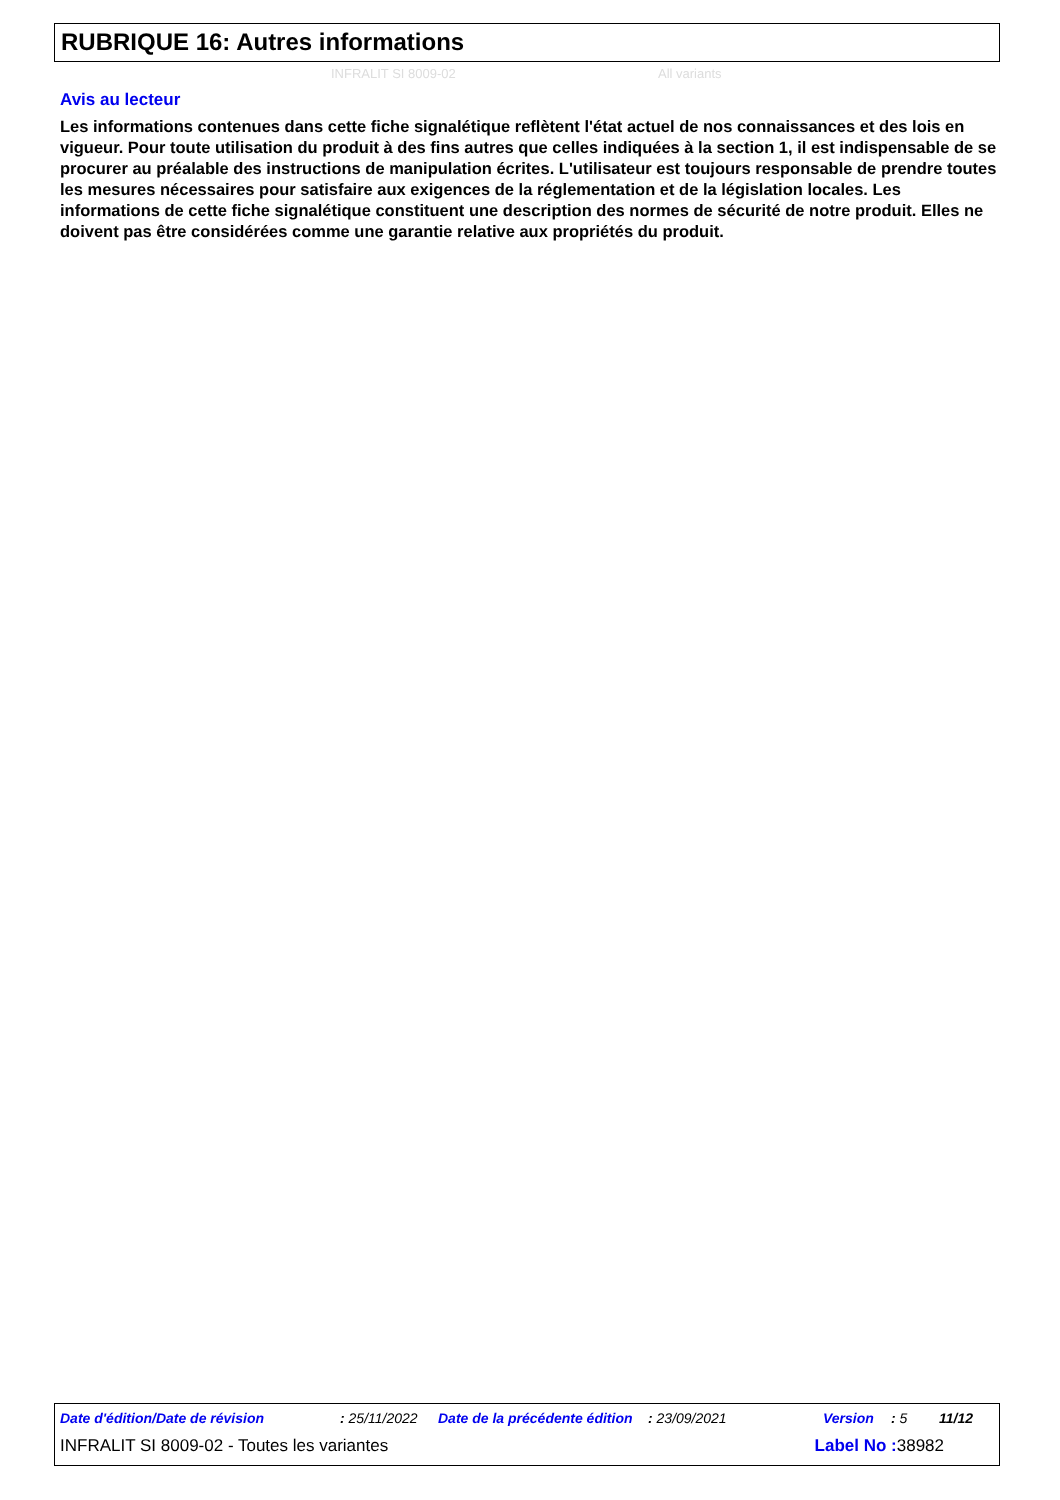RUBRIQUE 16: Autres informations
INFRALIT SI 8009-02 All variants
Avis au lecteur
Les informations contenues dans cette fiche signalétique reflètent l'état actuel de nos connaissances et des lois en vigueur. Pour toute utilisation du produit à des fins autres que celles indiquées à la section 1, il est indispensable de se procurer au préalable des instructions de manipulation écrites. L'utilisateur est toujours responsable de prendre toutes les mesures nécessaires pour satisfaire aux exigences de la réglementation et de la législation locales. Les informations de cette fiche signalétique constituent une description des normes de sécurité de notre produit. Elles ne doivent pas être considérées comme une garantie relative aux propriétés du produit.
Date d'édition/Date de révision: 25/11/2022 Date de la précédente édition: 23/09/2021 Version: 5 11/12
INFRALIT SI 8009-02 - Toutes les variantes Label No : 38982